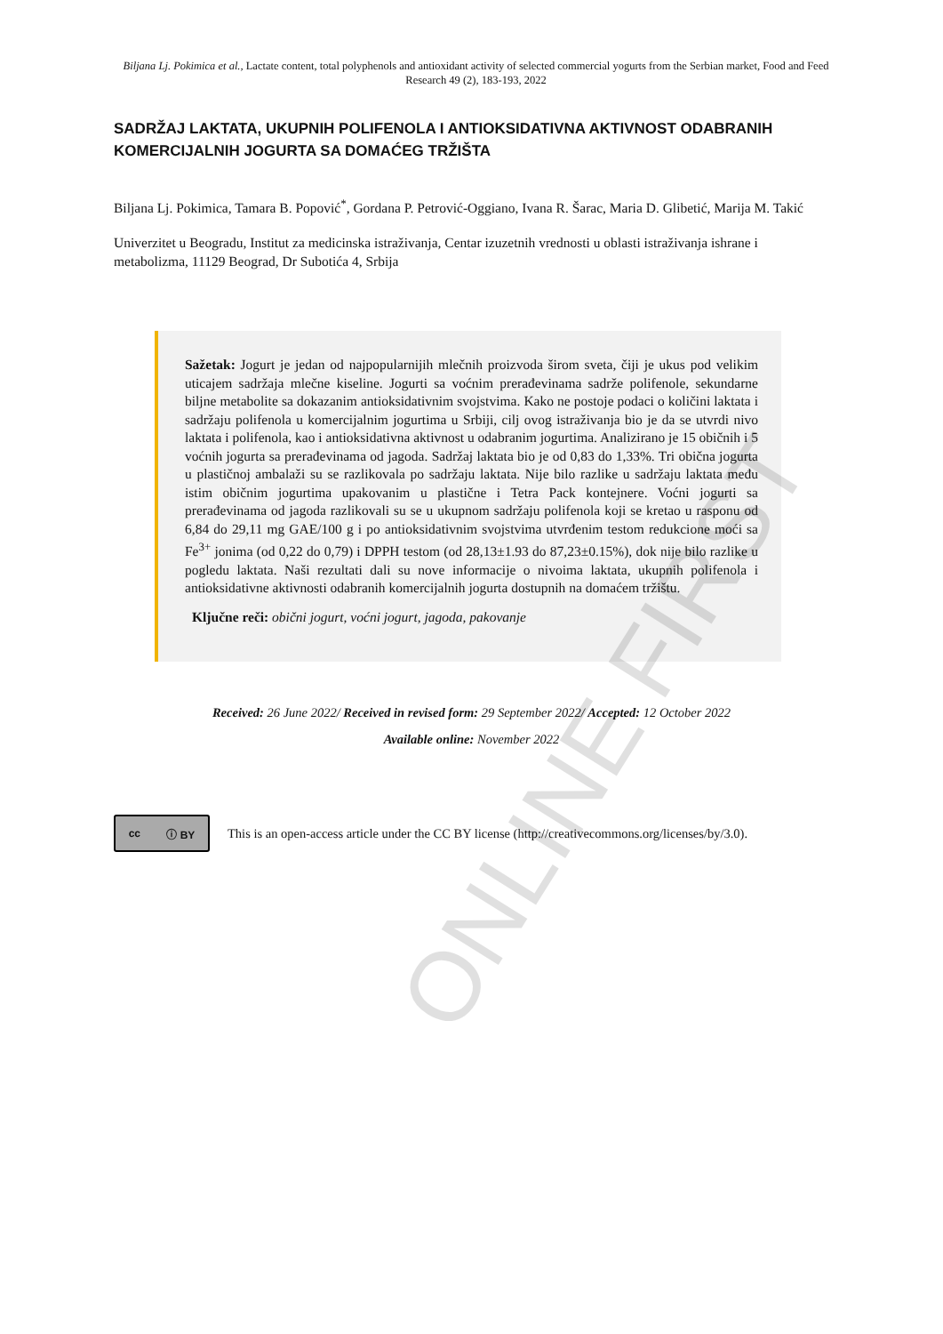Biljana Lj. Pokimica et al., Lactate content, total polyphenols and antioxidant activity of selected commercial yogurts from the Serbian market, Food and Feed Research 49 (2), 183-193, 2022
SADRŽAJ LAKTATA, UKUPNIH POLIFENOLA I ANTIOKSIDATIVNA AKTIVNOST ODABRANIH KOMERCIJALNIH JOGURTA SA DOMAĆEG TRŽIŠTA
Biljana Lj. Pokimica, Tamara B. Popović<sup>*</sup>, Gordana P. Petrović-Oggiano, Ivana R. Šarac, Maria D. Glibetić, Marija M. Takić
Univerzitet u Beogradu, Institut za medicinska istraživanja, Centar izuzetnih vrednosti u oblasti istraživanja ishrane i metabolizma, 11129 Beograd, Dr Subotića 4, Srbija
Sažetak: Jogurt je jedan od najpopularnijih mlečnih proizvoda širom sveta, čiji je ukus pod velikim uticajem sadržaja mlečne kiseline. Jogurti sa voćnim prerađevinama sadrže polifenole, sekundarne biljne metabolite sa dokazanim antioksidativnim svojstvima. Kako ne postoje podaci o količini laktata i sadržaju polifenola u komercijalnim jogurtima u Srbiji, cilj ovog istraživanja bio je da se utvrdi nivo laktata i polifenola, kao i antioksidativna aktivnost u odabranim jogurtima. Analizirano je 15 običnih i 5 voćnih jogurta sa prerađevinama od jagoda. Sadržaj laktata bio je od 0,83 do 1,33%. Tri obična jogurta u plastičnoj ambalaži su se razlikovala po sadržaju laktata. Nije bilo razlike u sadržaju laktata među istim običnim jogurtima upakovanim u plastične i Tetra Pack kontejnere. Voćni jogurti sa prerađevinama od jagoda razlikovali su se u ukupnom sadržaju polifenola koji se kretao u rasponu od 6,84 do 29,11 mg GAE/100 g i po antioksidativnim svojstvima utvrđenim testom redukcione moći sa Fe<sup>3+</sup> jonima (od 0,22 do 0,79) i DPPH testom (od 28,13±1.93 do 87,23±0.15%), dok nije bilo razlike u pogledu laktata. Naši rezultati dali su nove informacije o nivoima laktata, ukupnih polifenola i antioksidativne aktivnosti odabranih komercijalnih jogurta dostupnih na domaćem tržištu.
Ključne reči: obični jogurt, voćni jogurt, jagoda, pakovanje
Received: 26 June 2022/ Received in revised form: 29 September 2022/ Accepted: 12 October 2022
Available online: November 2022
cc ⓘ BY
This is an open-access article under the CC BY license (http://creativecommons.org/licenses/by/3.0).
ONLINE FIRST